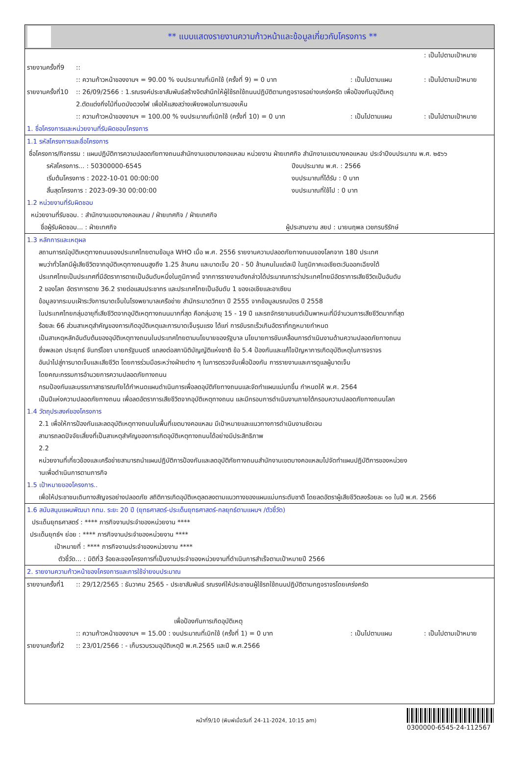** แบบแสดงรายงานความก้าวหน้าและข้อมูลเกี่ยวกับโครงการ **
: เป็นไปตามเป้าหมาย
รายงานครั้งที่9::
:: ความก้าวหน้าของงานฯ = 90.00 % งบประมาณที่เบิกใช้ (ครั้งที่ 9) = 0 บาท: เป็นไปตามแผน: เป็นไปตามเป้าหมาย
รายงานครั้งที่10:: 26/09/2566 : 1.รณรงค์ประชาสัมพันธ์สร้างจิตสำนึกให้ผู้ใช้รถใช้ถนนปฏิบัติตามกฎจราจรอย่างเคร่งครัด เพื่อป้องกันอุบัติเหตุ
2.ตัดแต่งกิ่งไม้ที่บดบังดวงไฟ เพื่อให้แสงสว่างเพียงพอในการมองเห็น
:: ความก้าวหน้าของงานฯ = 100.00 % งบประมาณที่เบิกใช้ (ครั้งที่ 10) = 0 บาท: เป็นไปตามแผน: เป็นไปตามเป้าหมาย
1. ชื่อโครงการและหน่วยงานที่รับผิดชอบโครงการ
1.1 รหัสโครงการและชื่อโครงการ
ชื่อโครงการ/กิจกรรม : แผนปฏิบัติการความปลอดภัยทางถนนสำนักงานเขตบางคอแหลม หน่วยงาน ฝ่ายเทศกิจ สำนักงานเขตบางคอแหลม ประจำปีงบประมาณ พ.ศ. ๒๕๖๖
รหัสโครงการ... : 50300000-6545 ปีงบประมาณ พ.ศ. : 2566
เริ่มต้นโครงการ : 2022-10-01 00:00:00 งบประมาณที่ได้รับ : 0 บาท
สิ้นสุดโครงการ : 2023-09-30 00:00:00 งบประมาณที่ใช้ไป : 0 บาท
1.2 หน่วยงานที่รับผิดชอบ
หน่วยงานที่รับชอบ. : สำนักงานเขตบางคอแหลม / ฝ่ายเทศกิจ / ฝ่ายเทศกิจ
ชื่อผู้รับผิดชอบ... : ฝ่ายเทศกิจ ผู้ประสานงาน สยป : นายนฤพล เวชกรบริรักษ์
1.3 หลักการและเหตุผล
สถานการณ์อุบัติเหตุทางถนนของประเทศไทยตามข้อมูล WHO เมื่อ พ.ศ. 2556 รายงานความปลอดภัยทางถนนของโลกจาก 180 ประเทศ
พบว่าทั่วโลกมีผู้เสียชีวิตจากอุบัติเหตุทางถนนสูงถึง 1.25 ล้านคน และบาดเจ็บ 20 - 50 ล้านคนในแต่ละปี ในภูมิภาคเอเชียตะวันออกเฉียงใต้
ประเทศไทยเป็นประเทศที่มีอัตราการตายเป็นอันดับหนึ่งในภูมิภาคนี้ จากการรายงานดังกล่าวได้ประมาณการว่าประเทศไทยมีอัตราการเสียชีวิตเป็นอันดับ
2 ของโลก อัตราการตาย 36.2 รายต่อแสนประชากร และประเทศไทยเป็นอันดับ 1 ของเอเชียและอาเซียน
ข้อมูลจากระบบเฝ้าระวังการบาดเจ็บในโรงพยาบาลเครือข่าย สำนักระบาดวิทยา ปี 2555 จากข้อมูลมรณบัตร ปี 2558
ในประเทศไทยกลุ่มอายุที่เสียชีวิตจากอุบัติเหตุทางถนนมากที่สุด คือกลุ่มอายุ 15 - 19 ปี และรถจักรยานยนต์เป็นพาหนะที่มีจำนวนการเสียชีวิตมากที่สุด
ร้อยละ 66 ส่วนสาเหตุสำคัญของการเกิดอุบัติเหตุและการบาดเจ็บรุนแรง ได้แก่ การขับรถเร็วเกินอัตราที่กฎหมายกำหนด
เป็นสาเหตุหลักอันดับต้นของอุบัติเหตุทางถนนในประเทศไทยตามนโยบายของรัฐบาล นโยบายการขับเคลื่อนการดำเนินงานด้านความปลอดภัยทางถนน
ซึ่งพลเอก ประยุทธ์ จันทร์โอชา นายกรัฐมนตรี แถลงต่อสภานิติบัญญัติแห่งชาติ ข้อ 5.4 ป้องกันและแก้ไขปัญหาการเกิดอุบัติเหตุในการจราจร
อันนำไปสู่การบาดเจ็บและเสียชีวิต โดยการร่วมมือระหว่างฝ่ายต่าง ๆ ในการตรวจจับเพื่อป้องกัน การรายงานและการดูแลผู้บาดเจ็บ
โดยคณะกรรมการอำนวยการความปลอดภัยทางถนน
กรมป้องกันและบรรเทาสาธารณภัยได้กำหนดแผนดำเนินการเพื่อลดอุบัติภัยทางถนนและจัดทำแผนแม่บทขึ้น กำหนดให้ พ.ศ. 2564
เป็นปีแห่งความปลอดภัยทางถนน เพื่อลดอัตราการเสียชีวิตจากอุบัติเหตุทางถนน และมีกรอบการดำเนินงานภายใต้กรอบความปลอดภัยทางถนนโลก
1.4 วัตถุประสงค์ของโครงการ
2.1 เพื่อให้การป้องกันและลดอุบัติเหตุทางถนนในพื้นที่เขตบางคอแหลม มีเป้าหมายและแนวทางการดำเนินงานชัดเจน
สามารถลดปัจจัยเสี่ยงที่เป็นสาเหตุสำคัญของการเกิดอุบัติเหตุทางถนนได้อย่างมีประสิทธิภาพ
2.2
หน่วยงานที่เกี่ยวข้องและเครือข่ายสามารถนำแผนปฏิบัติการป้องกันและลดอุบัติภัยทางถนนสำนักงานเขตบางคอแหลมไปจัดทำแผนปฏิบัติการของหน่วยง
านเพื่อดำเนินการตามภารกิจ
1.5 เป้าหมายของโครงการ..
เพื่อให้ประชาชนเดินทางสัญจรอย่างปลอดภัย สถิติการเกิดอุบัติเหตุลดลงตามแนวทางของแผนแม่บทระดับชาติ โดยลดอัตราผู้เสียชีวิตลงร้อยละ ๑๐ ในปี พ.ศ. 2566
1.6 สนับสนุนแผนพัฒนา กทม. ระยะ 20 ปี (ยุทธศาสตร์-ประเด็นยุทธศาสตร์-กลยุทธ์ตามแผนฯ /ตัวชี้วัด)
ประเด็นยุทธศาสตร์ : **** ภารกิจงานประจำของหน่วยงาน ****
ประเด็นยุทธ์ฯ ย่อย : **** ภารกิจงานประจำของหน่วยงาน ****
เป้าหมายที่ : **** ภารกิจงานประจำของหน่วยงาน ****
ตัวชี้วัด... : มิติที่3 ร้อยละของโครงการที่เป็นงานประจำของหน่วยงานที่ดำเนินการสำเร็จตามเป้าหมายปี 2566
2. รายงานความก้าวหน้าของโครงการและการใช้จ่ายงบประมาณ
รายงานครั้งที่1:: 29/12/2565 : ธันวาคม 2565 - ประชาสัมพันธ์ รณรงค์ให้ประชาชนผู้ใช้รถใช้ถนนปฏิบัติตามกฎจราจรโดยเคร่งครัด
เพื่อป้องกันการเกิดอุบัติเหตุ
:: ความก้าวหน้าของงานฯ = 15.00 : งบประมาณที่เบิกใช้ (ครั้งที่ 1) = 0 บาท: เป็นไปตามแผน: เป็นไปตามเป้าหมาย
รายงานครั้งที่2:: 23/01/2566 : - เก็บรวบรวมอุบัติเหตุปี พ.ศ.2565 และปี พ.ศ.2566
หน้าที่9/10 (พิมพ์เมื่อวันที่ 24-11-2024, 10:15 am)
0300000-6545-24-112567